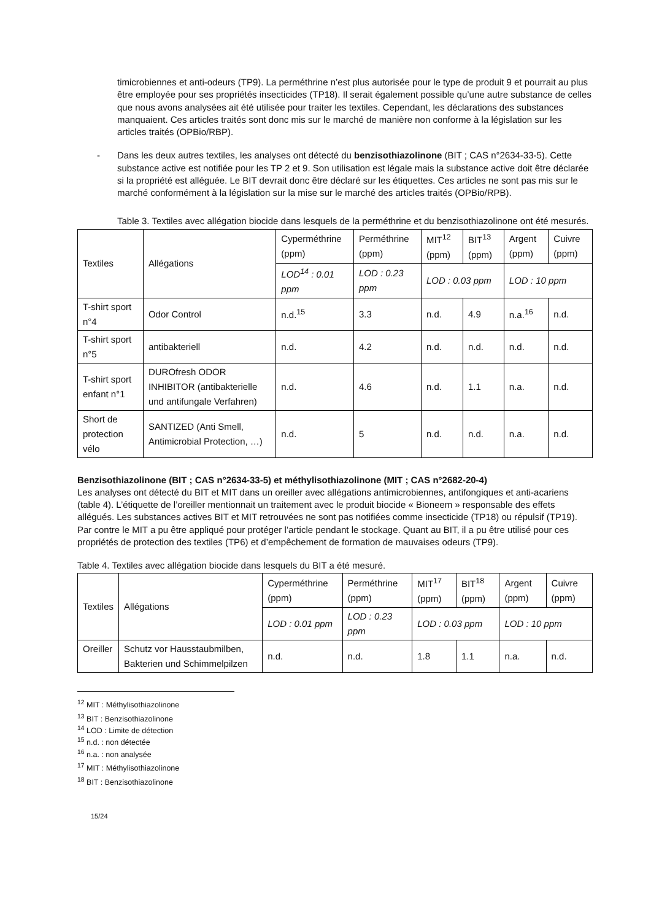timicrobiennes et anti-odeurs (TP9). La perméthrine n’est plus autorisée pour le type de produit 9 et pourrait au plus être employée pour ses propriétés insecticides (TP18). Il serait également possible qu’une autre substance de celles que nous avons analysées ait été utilisée pour traiter les textiles. Cependant, les déclarations des substances manquaient. Ces articles traités sont donc mis sur le marché de manière non conforme à la législation sur les articles traités (OPBio/RBP).
- Dans les deux autres textiles, les analyses ont détecté du benzisothiazolinone (BIT ; CAS n°2634-33-5). Cette substance active est notifiée pour les TP 2 et 9. Son utilisation est légale mais la substance active doit être déclarée si la propriété est alléguée. Le BIT devrait donc être déclaré sur les étiquettes. Ces articles ne sont pas mis sur le marché conformément à la législation sur la mise sur le marché des articles traités (OPBio/RPB).
Table 3. Textiles avec allégation biocide dans lesquels de la perméthrine et du benzisothiazolinone ont été mesurés.
| Textiles | Allégations | Cyperméthrine (ppm) | Perméthrine (ppm) | MIT<sup>12</sup> (ppm) | BIT<sup>13</sup> (ppm) | Argent (ppm) | Cuivre (ppm) |
| | | LOD<sup>14</sup> : 0.01 ppm | LOD : 0.23 ppm | LOD : 0.03 ppm | | LOD : 10 ppm | |
| T-shirt sport n°4 | Odor Control | n.d.<sup>15</sup> | 3.3 | n.d. | 4.9 | n.a.<sup>16</sup> | n.d. |
| T-shirt sport n°5 | antibakteriell | n.d. | 4.2 | n.d. | n.d. | n.d. | n.d. |
| T-shirt sport enfant n°1 | DUROfresh ODOR INHIBITOR (antibakterielle und antifungale Verfahren) | n.d. | 4.6 | n.d. | 1.1 | n.a. | n.d. |
| Short de protection vélo | SANTIZED (Anti Smell, Antimicrobial Protection, …) | n.d. | 5 | n.d. | n.d. | n.a. | n.d. |
Benzisothiazolinone (BIT ; CAS n°2634-33-5) et méthylisothiazolinone (MIT ; CAS n°2682-20-4)
Les analyses ont détecté du BIT et MIT dans un oreiller avec allégations antimicrobiennes, antifongiques et anti-acariens (table 4). L’étiquette de l’oreiller mentionnait un traitement avec le produit biocide « Bioneem » responsable des effets allégués. Les substances actives BIT et MIT retrouvées ne sont pas notifiées comme insecticide (TP18) ou répulsif (TP19). Par contre le MIT a pu être appliqué pour protéger l’article pendant le stockage. Quant au BIT, il a pu être utilisé pour ces propriétés de protection des textiles (TP6) et d’empêchement de formation de mauvaises odeurs (TP9).
Table 4. Textiles avec allégation biocide dans lesquels du BIT a été mesuré.
| Textiles | Allégations | Cyperméthrine (ppm) | Perméthrine (ppm) | MIT<sup>17</sup> (ppm) | BIT<sup>18</sup> (ppm) | Argent (ppm) | Cuivre (ppm) |
| | | LOD : 0.01 ppm | LOD : 0.23 ppm | LOD : 0.03 ppm | | LOD : 10 ppm | |
| Oreiller | Schutz vor Hausstaubmilben, Bakterien und Schimmelpilzen | n.d. | n.d. | 1.8 | 1.1 | n.a. | n.d. |
<sup>12</sup> MIT : Méthylisothiazolinone
<sup>13</sup> BIT : Benzisothiazolinone
<sup>14</sup> LOD : Limite de détection
<sup>15</sup> n.d. : non détectée
<sup>16</sup> n.a. : non analysée
<sup>17</sup> MIT : Méthylisothiazolinone
<sup>18</sup> BIT : Benzisothiazolinone
15/24